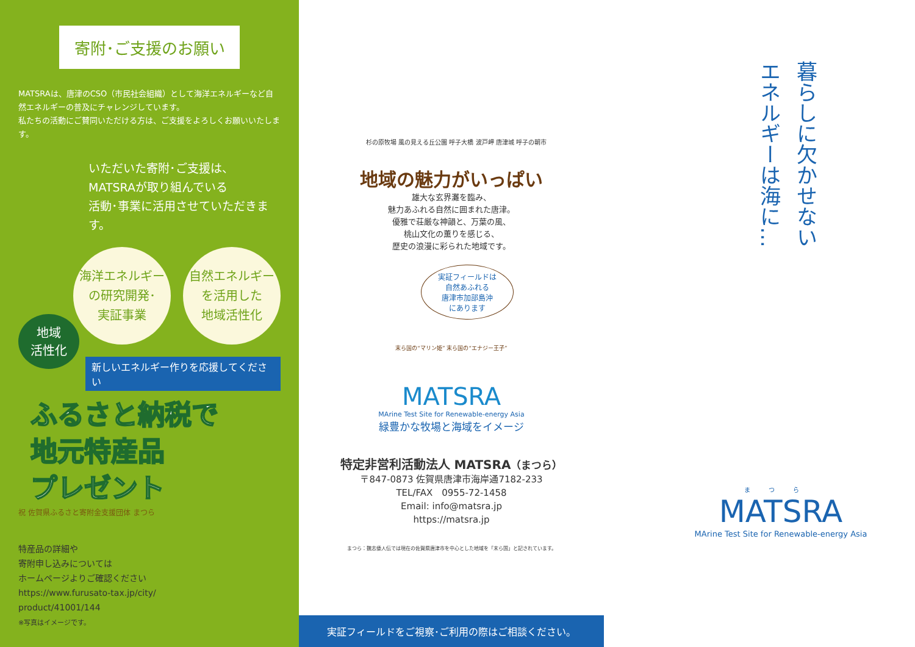寄附･ご支援のお願い
MATSRAは、唐津のCSO（市民社会組織）として海洋エネルギーなど自然エネルギーの普及にチャレンジしています。
私たちの活動にご賛同いただける方は、ご支援をよろしくお願いいたします。
いただいた寄附･ご支援は、
MATSRAが取り組んでいる
活動･事業に活用させていただきます。
海洋エネルギー
の研究開発･
実証事業
自然エネルギー
を活用した
地域活性化
地域
活性化
新しいエネルギー作りを応援してください
ふるさと納税で
地元特産品
プレゼント
祝 佐賀県ふるさと寄附金支援団体 まつら
特産品の詳細や
寄附申し込みについては
ホームページよりご確認ください
https://www.furusato-tax.jp/city/
product/41001/144
※写真はイメージです。
杉の原牧場 風の見える丘公園 呼子大橋 波戸岬 唐津城 呼子の朝市
地域の魅力がいっぱい
雄大な玄界灘を臨み、
魅力あふれる自然に囲まれた唐津。
優雅で荘厳な神韻と、万葉の風、
桃山文化の薫りを感じる、
歴史の浪漫に彩られた地域です。
実証フィールドは
自然あふれる
唐津市加部島沖
にあります
末ら国の“マリン姫” 末ら国の“エナジー王子”
MATSRA
MArine Test Site for Renewable-energy Asia
緑豊かな牧場と海域をイメージ
特定非営利活動法人 MATSRA（まつら）
〒847-0873 佐賀県唐津市海岸通7182-233
TEL/FAX　0955-72-1458
Email: info@matsra.jp
https://matsra.jp
まつら：魏志倭人伝では現在の佐賀県唐津市を中心とした地域を「末ら国」と記されています。
実証フィールドをご視察･ご利用の際はご相談ください。
暮らしに欠かせない
エネルギーは海に…
まつら
MATSRA
MArine Test Site for Renewable-energy Asia